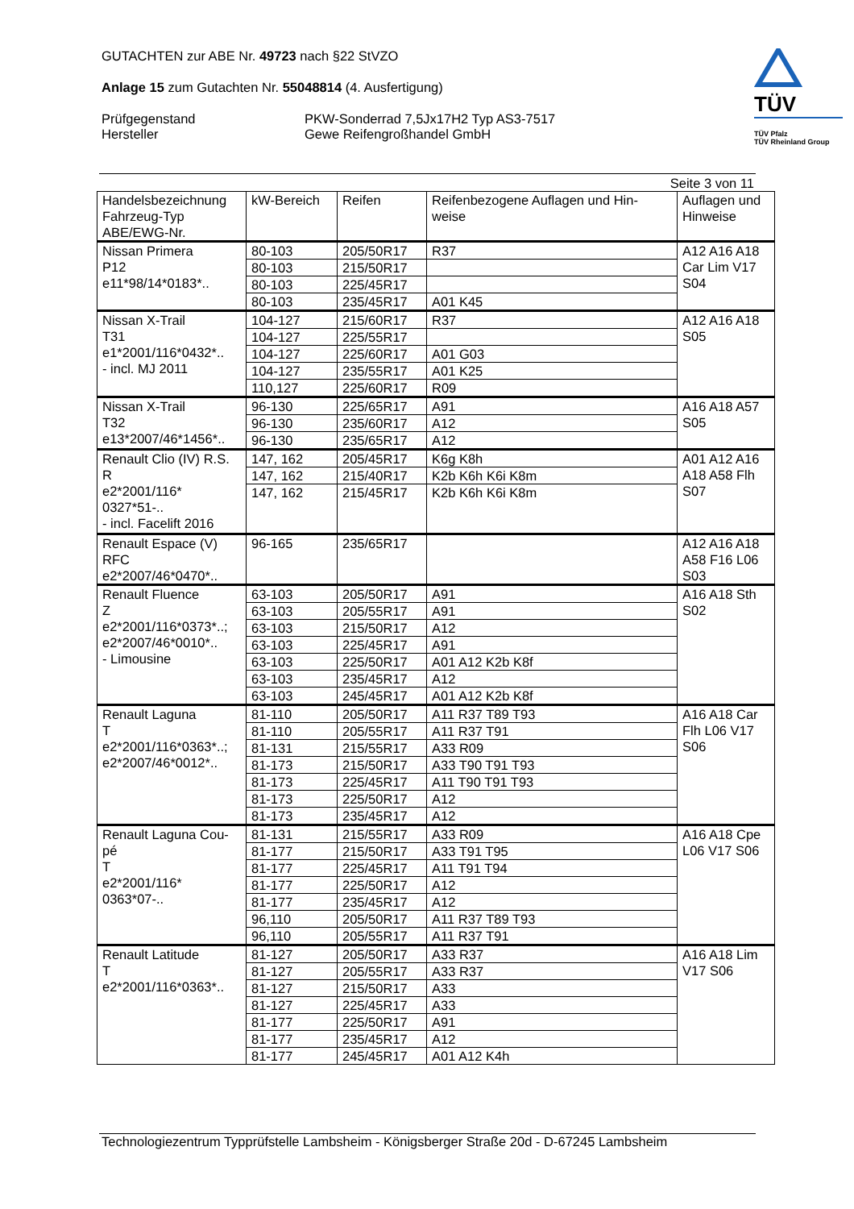TÜV
TÜV Pfalz
TÜV Rheinland Group
GUTACHTEN zur ABE Nr. 49723 nach §22 StVZO
Anlage 15 zum Gutachten Nr. 55048814 (4. Ausfertigung)
Prüfgegenstand
Hersteller
PKW-Sonderrad 7,5Jx17H2 Typ AS3-7517
Gewe Reifengroßhandel GmbH
Seite 3 von 11
| Handelsbezeichnung Fahrzeug-Typ ABE/EWG-Nr. | kW-Bereich | Reifen | Reifenbezogene Auflagen und Hin- weise | Auflagen und Hinweise |
| --- | --- | --- | --- | --- |
| Nissan Primera P12 e11*98/14*0183*.. | 80-103 | 205/50R17 | R37 | A12 A16 A18 Car Lim V17 S04 |
| | 80-103 | 215/50R17 | | |
| | 80-103 | 225/45R17 | | |
| | 80-103 | 235/45R17 | A01 K45 | |
| Nissan X-Trail T31 e1*2001/116*0432*.. - incl. MJ 2011 | 104-127 | 215/60R17 | R37 | A12 A16 A18 S05 |
| | 104-127 | 225/55R17 | | |
| | 104-127 | 225/60R17 | A01 G03 | |
| | 104-127 | 235/55R17 | A01 K25 | |
| | 110,127 | 225/60R17 | R09 | |
| Nissan X-Trail T32 e13*2007/46*1456*.. | 96-130 | 225/65R17 | A91 | A16 A18 A57 S05 |
| | 96-130 | 235/60R17 | A12 | |
| | 96-130 | 235/65R17 | A12 | |
| Renault Clio (IV) R.S. R e2*2001/116* 0327*51-.. - incl. Facelift 2016 | 147, 162 | 205/45R17 | K6g K8h | A01 A12 A16 A18 A58 Flh S07 |
| | 147, 162 | 215/40R17 | K2b K6h K6i K8m | |
| | 147, 162 | 215/45R17 | K2b K6h K6i K8m | |
| Renault Espace (V) RFC e2*2007/46*0470*.. | 96-165 | 235/65R17 | | A12 A16 A18 A58 F16 L06 S03 |
| Renault Fluence Z e2*2001/116*0373*..; e2*2007/46*0010*.. - Limousine | 63-103 | 205/50R17 | A91 | A16 A18 Sth S02 |
| | 63-103 | 205/55R17 | A91 | |
| | 63-103 | 215/50R17 | A12 | |
| | 63-103 | 225/45R17 | A91 | |
| | 63-103 | 225/50R17 | A01 A12 K2b K8f | |
| | 63-103 | 235/45R17 | A12 | |
| | 63-103 | 245/45R17 | A01 A12 K2b K8f | |
| Renault Laguna T e2*2001/116*0363*..; e2*2007/46*0012*.. | 81-110 | 205/50R17 | A11 R37 T89 T93 | A16 A18 Car Flh L06 V17 S06 |
| | 81-110 | 205/55R17 | A11 R37 T91 | |
| | 81-131 | 215/55R17 | A33 R09 | |
| | 81-173 | 215/50R17 | A33 T90 T91 T93 | |
| | 81-173 | 225/45R17 | A11 T90 T91 T93 | |
| | 81-173 | 225/50R17 | A12 | |
| | 81-173 | 235/45R17 | A12 | |
| Renault Laguna Cou- pé T e2*2001/116* 0363*07-.. | 81-131 | 215/55R17 | A33 R09 | A16 A18 Cpe L06 V17 S06 |
| | 81-177 | 215/50R17 | A33 T91 T95 | |
| | 81-177 | 225/45R17 | A11 T91 T94 | |
| | 81-177 | 225/50R17 | A12 | |
| | 81-177 | 235/45R17 | A12 | |
| | 96,110 | 205/50R17 | A11 R37 T89 T93 | |
| | 96,110 | 205/55R17 | A11 R37 T91 | |
| Renault Latitude T e2*2001/116*0363*.. | 81-127 | 205/50R17 | A33 R37 | A16 A18 Lim V17 S06 |
| | 81-127 | 205/55R17 | A33 R37 | |
| | 81-127 | 215/50R17 | A33 | |
| | 81-127 | 225/45R17 | A33 | |
| | 81-177 | 225/50R17 | A91 | |
| | 81-177 | 235/45R17 | A12 | |
| | 81-177 | 245/45R17 | A01 A12 K4h | |
Technologiezentrum Typprüfstelle Lambsheim - Königsberger Straße 20d - D-67245 Lambsheim